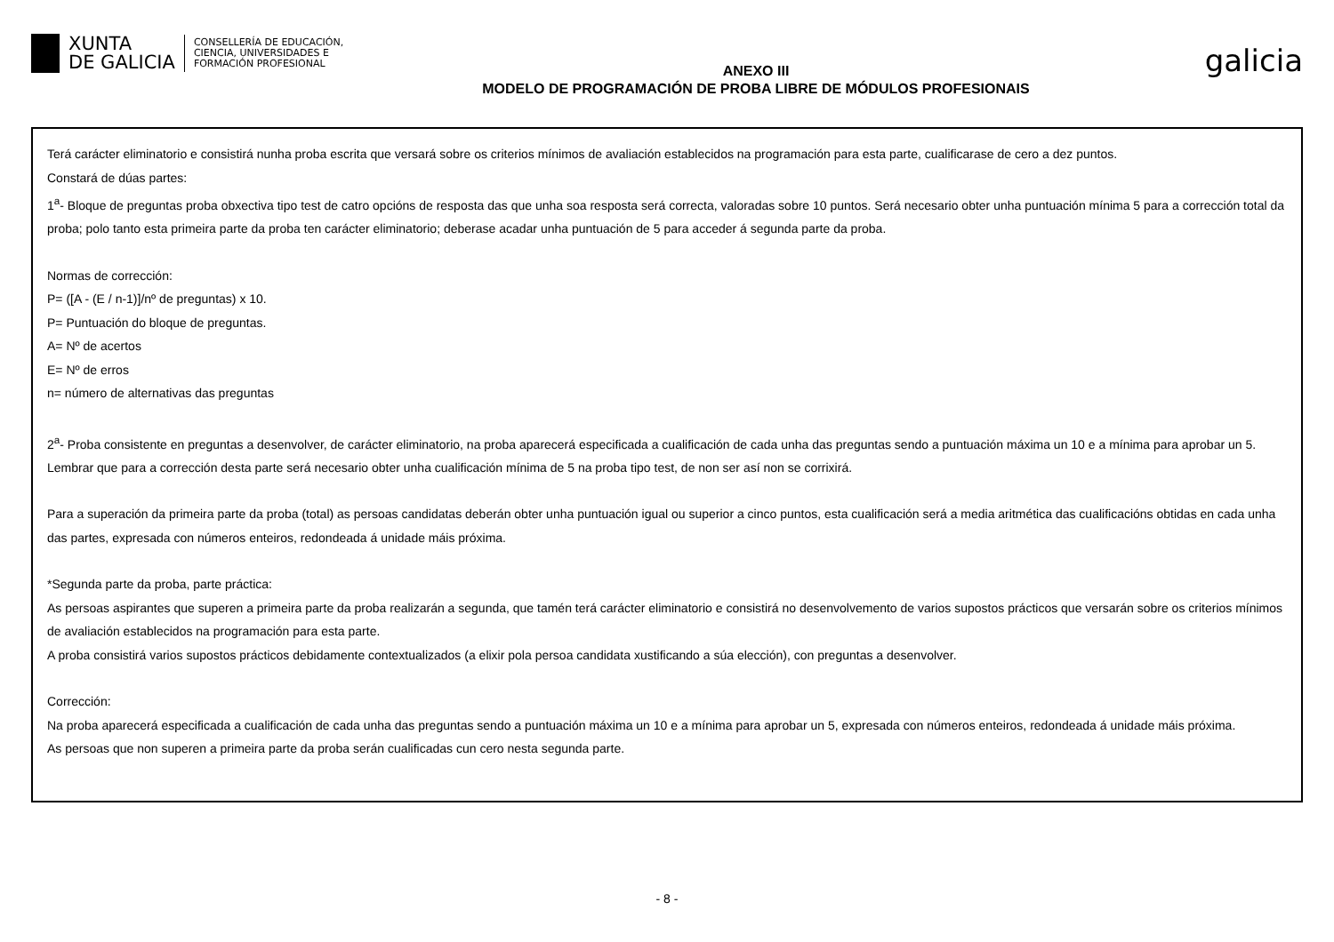XUNTA
DE GALICIA
CONSELLERÍA DE EDUCACIÓN,
CIENCIA, UNIVERSIDADES E
FORMACIÓN PROFESIONAL
ANEXO III
MODELO DE PROGRAMACIÓN DE PROBA LIBRE DE MÓDULOS PROFESIONAIS
galicia
Terá carácter eliminatorio e consistirá nunha proba escrita que versará sobre os criterios mínimos de avaliación establecidos na programación para esta parte, cualificarase de cero a dez puntos.
Constará de dúas partes:
1<sup>a</sup>- Bloque de preguntas proba obxectiva tipo test de catro opcións de resposta das que unha soa resposta será correcta, valoradas sobre 10 puntos. Será necesario obter unha puntuación mínima 5 para a corrección total da proba; polo tanto esta primeira parte da proba ten carácter eliminatorio; deberase acadar unha puntuación de 5 para acceder á segunda parte da proba.
Normas de corrección:
P= ([A - (E / n-1)]/nº de preguntas) x 10.
P= Puntuación do bloque de preguntas.
A= Nº de acertos
E= Nº de erros
n= número de alternativas das preguntas
2<sup>a</sup>- Proba consistente en preguntas a desenvolver, de carácter eliminatorio, na proba aparecerá especificada a cualificación de cada unha das preguntas sendo a puntuación máxima un 10 e a mínima para aprobar un 5. Lembrar que para a corrección desta parte será necesario obter unha cualificación mínima de 5 na proba tipo test, de non ser así non se corrixirá.
Para a superación da primeira parte da proba (total) as persoas candidatas deberán obter unha puntuación igual ou superior a cinco puntos, esta cualificación será a media aritmética das cualificacións obtidas en cada unha das partes, expresada con números enteiros, redondeada á unidade máis próxima.
*Segunda parte da proba, parte práctica:
As persoas aspirantes que superen a primeira parte da proba realizarán a segunda, que tamén terá carácter eliminatorio e consistirá no desenvolvemento de varios supostos prácticos que versarán sobre os criterios mínimos de avaliación establecidos na programación para esta parte.
A proba consistirá varios supostos prácticos debidamente contextualizados (a elixir pola persoa candidata xustificando a súa elección), con preguntas a desenvolver.
Corrección:
Na proba aparecerá especificada a cualificación de cada unha das preguntas sendo a puntuación máxima un 10 e a mínima para aprobar un 5, expresada con números enteiros, redondeada á unidade máis próxima.
As persoas que non superen a primeira parte da proba serán cualificadas cun cero nesta segunda parte.
- 8 -